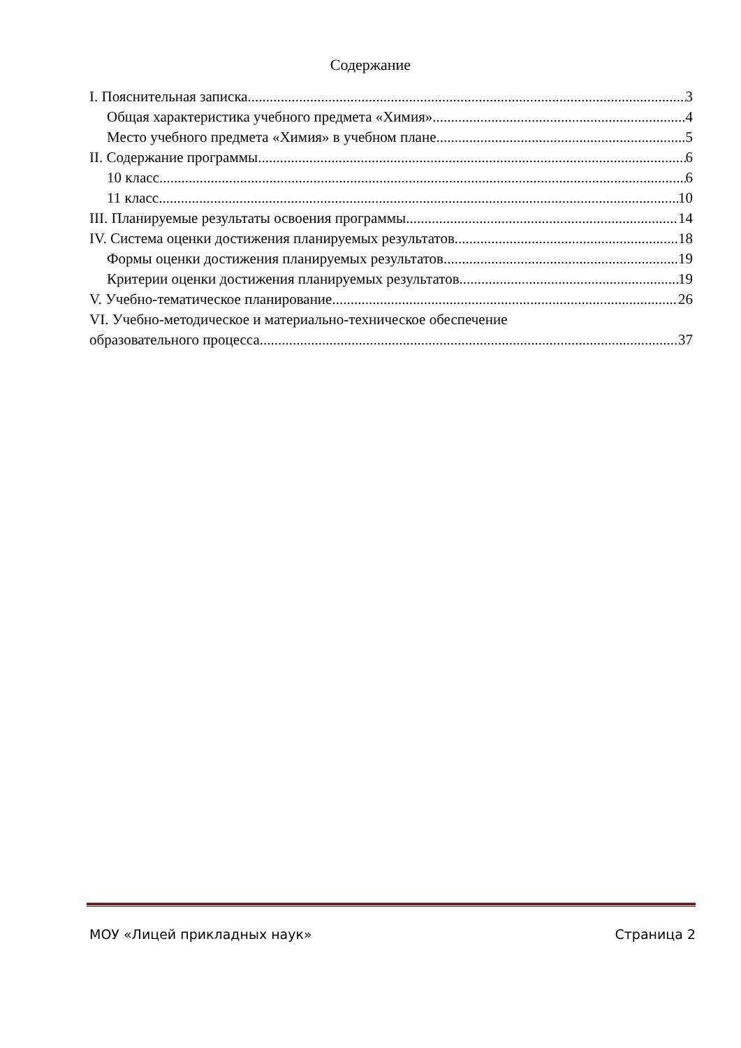Содержание
I. Пояснительная записка 3
Общая характеристика учебного предмета «Химия» 4
Место учебного предмета «Химия» в учебном плане 5
II. Содержание программы 6
10 класс 6
11 класс 10
III. Планируемые результаты освоения программы 14
IV. Система оценки достижения планируемых результатов 18
Формы оценки достижения планируемых результатов 19
Критерии оценки достижения планируемых результатов 19
V. Учебно-тематическое планирование 26
VI. Учебно-методическое и материально-техническое обеспечение
образовательного процесса 37
МОУ «Лицей прикладных наук» Страница 2